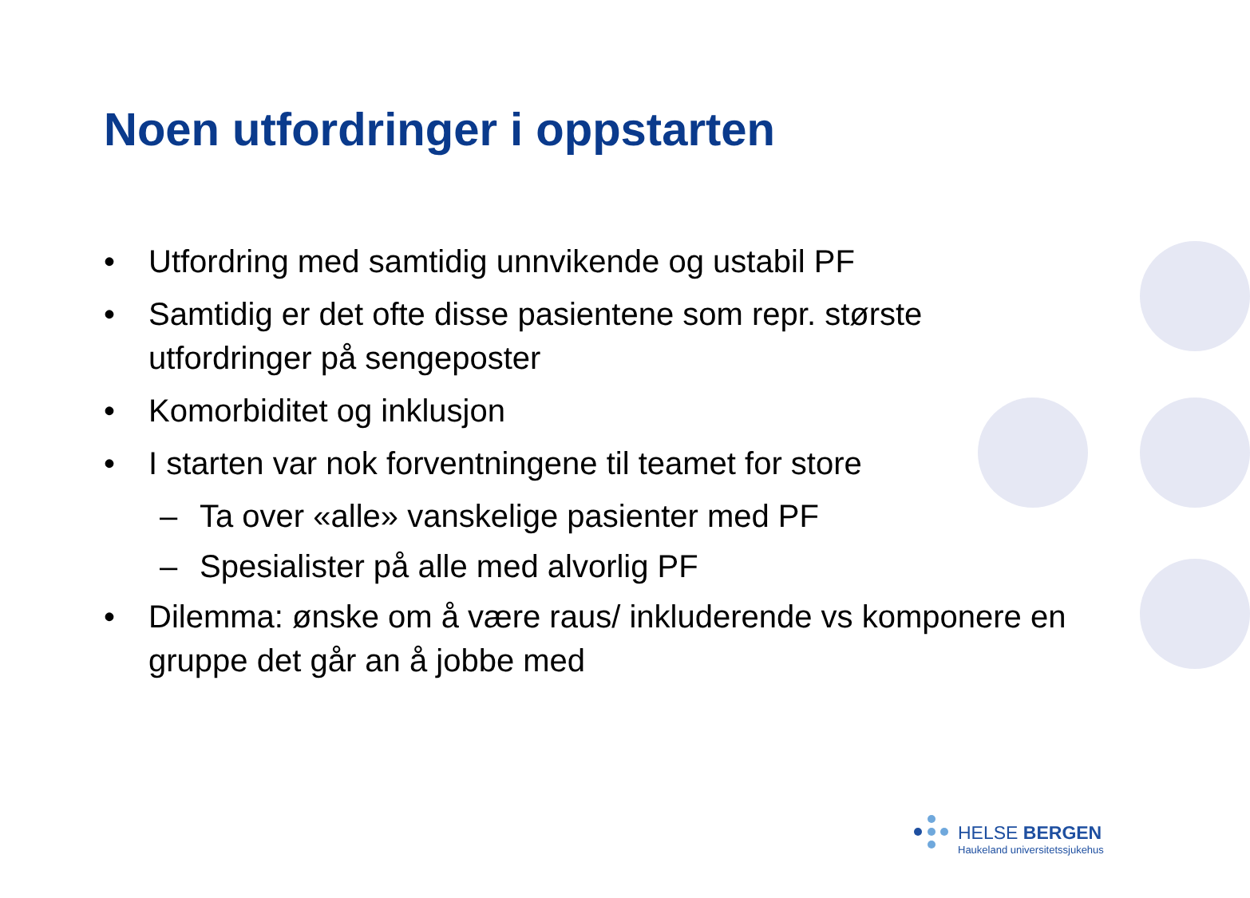Noen utfordringer i oppstarten
• Utfordring med samtidig unnvikende og ustabil PF
• Samtidig er det ofte disse pasientene som repr. største utfordringer på sengeposter
• Komorbiditet og inklusjon
• I starten var nok forventningene til teamet for store
– Ta over «alle» vanskelige pasienter med PF
– Spesialister på alle med alvorlig PF
• Dilemma: ønske om å være raus/ inkluderende vs komponere en gruppe det går an å jobbe med
HELSE BERGEN
Haukeland universitetssjukehus